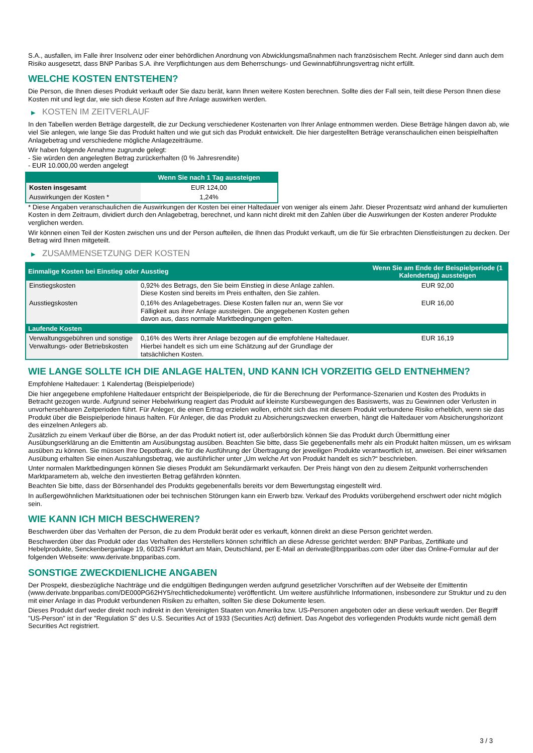S.A., ausfallen, im Falle ihrer Insolvenz oder einer behördlichen Anordnung von Abwicklungsmaßnahmen nach französischem Recht. Anleger sind dann auch dem Risiko ausgesetzt, dass BNP Paribas S.A. ihre Verpflichtungen aus dem Beherrschungs- und Gewinnabführungsvertrag nicht erfüllt.
WELCHE KOSTEN ENTSTEHEN?
Die Person, die Ihnen dieses Produkt verkauft oder Sie dazu berät, kann Ihnen weitere Kosten berechnen. Sollte dies der Fall sein, teilt diese Person Ihnen diese Kosten mit und legt dar, wie sich diese Kosten auf Ihre Anlage auswirken werden.
▶ KOSTEN IM ZEITVERLAUF
In den Tabellen werden Beträge dargestellt, die zur Deckung verschiedener Kostenarten von Ihrer Anlage entnommen werden. Diese Beträge hängen davon ab, wie viel Sie anlegen, wie lange Sie das Produkt halten und wie gut sich das Produkt entwickelt. Die hier dargestellten Beträge veranschaulichen einen beispielhaften Anlagebetrag und verschiedene mögliche Anlagezeiträume.
Wir haben folgende Annahme zugrunde gelegt:
- Sie würden den angelegten Betrag zurückerhalten (0 % Jahresrendite)
- EUR 10.000,00 werden angelegt
| | Wenn Sie nach 1 Tag aussteigen |
| --- | --- |
| Kosten insgesamt | EUR 124,00 |
| Auswirkungen der Kosten * | 1,24% |
* Diese Angaben veranschaulichen die Auswirkungen der Kosten bei einer Haltedauer von weniger als einem Jahr. Dieser Prozentsatz wird anhand der kumulierten Kosten in dem Zeitraum, dividiert durch den Anlagebetrag, berechnet, und kann nicht direkt mit den Zahlen über die Auswirkungen der Kosten anderer Produkte verglichen werden.
Wir können einen Teil der Kosten zwischen uns und der Person aufteilen, die Ihnen das Produkt verkauft, um die für Sie erbrachten Dienstleistungen zu decken. Der Betrag wird Ihnen mitgeteilt.
▶ ZUSAMMENSETZUNG DER KOSTEN
| Einmalige Kosten bei Einstieg oder Ausstieg | | Wenn Sie am Ende der Beispielperiode (1 Kalendertag) aussteigen |
| --- | --- | --- |
| Einstiegskosten | 0,92% des Betrags, den Sie beim Einstieg in diese Anlage zahlen. Diese Kosten sind bereits im Preis enthalten, den Sie zahlen. | EUR 92,00 |
| Ausstiegskosten | 0,16% des Anlagebetrages. Diese Kosten fallen nur an, wenn Sie vor Fälligkeit aus ihrer Anlage aussteigen. Die angegebenen Kosten gehen davon aus, dass normale Marktbedingungen gelten. | EUR 16,00 |
| Laufende Kosten | | |
| Verwaltungsgebühren und sonstige Verwaltungs- oder Betriebskosten | 0,16% des Werts ihrer Anlage bezogen auf die empfohlene Haltedauer. Hierbei handelt es sich um eine Schätzung auf der Grundlage der tatsächlichen Kosten. | EUR 16,19 |
WIE LANGE SOLLTE ICH DIE ANLAGE HALTEN, UND KANN ICH VORZEITIG GELD ENTNEHMEN?
Empfohlene Haltedauer: 1 Kalendertag (Beispielperiode)
Die hier angegebene empfohlene Haltedauer entspricht der Beispielperiode, die für die Berechnung der Performance-Szenarien und Kosten des Produkts in Betracht gezogen wurde. Aufgrund seiner Hebelwirkung reagiert das Produkt auf kleinste Kursbewegungen des Basiswerts, was zu Gewinnen oder Verlusten in unvorhersehbaren Zeitperioden führt. Für Anleger, die einen Ertrag erzielen wollen, erhöht sich das mit diesem Produkt verbundene Risiko erheblich, wenn sie das Produkt über die Beispielperiode hinaus halten. Für Anleger, die das Produkt zu Absicherungszwecken erwerben, hängt die Haltedauer vom Absicherungshorizont des einzelnen Anlegers ab.
Zusätzlich zu einem Verkauf über die Börse, an der das Produkt notiert ist, oder außerbörslich können Sie das Produkt durch Übermittlung einer Ausübungserklärung an die Emittentin am Ausübungstag ausüben. Beachten Sie bitte, dass Sie gegebenenfalls mehr als ein Produkt halten müssen, um es wirksam ausüben zu können. Sie müssen Ihre Depotbank, die für die Ausführung der Übertragung der jeweiligen Produkte verantwortlich ist, anweisen. Bei einer wirksamen Ausübung erhalten Sie einen Auszahlungsbetrag, wie ausführlicher unter „Um welche Art von Produkt handelt es sich?“ beschrieben.
Unter normalen Marktbedingungen können Sie dieses Produkt am Sekundärmarkt verkaufen. Der Preis hängt von den zu diesem Zeitpunkt vorherrschenden Marktparametern ab, welche den investierten Betrag gefährden könnten.
Beachten Sie bitte, dass der Börsenhandel des Produkts gegebenenfalls bereits vor dem Bewertungstag eingestellt wird.
In außergewöhnlichen Marktsituationen oder bei technischen Störungen kann ein Erwerb bzw. Verkauf des Produkts vorübergehend erschwert oder nicht möglich sein.
WIE KANN ICH MICH BESCHWEREN?
Beschwerden über das Verhalten der Person, die zu dem Produkt berät oder es verkauft, können direkt an diese Person gerichtet werden.
Beschwerden über das Produkt oder das Verhalten des Herstellers können schriftlich an diese Adresse gerichtet werden: BNP Paribas, Zertifikate und Hebelprodukte, Senckenberganlage 19, 60325 Frankfurt am Main, Deutschland, per E-Mail an derivate@bnpparibas.com oder über das Online-Formular auf der folgenden Webseite: www.derivate.bnpparibas.com.
SONSTIGE ZWECKDIENLICHE ANGABEN
Der Prospekt, diesbezügliche Nachträge und die endgültigen Bedingungen werden aufgrund gesetzlicher Vorschriften auf der Webseite der Emittentin (www.derivate.bnpparibas.com/DE000PG62HY5/rechtlichedokumente) veröffentlicht. Um weitere ausführliche Informationen, insbesondere zur Struktur und zu den mit einer Anlage in das Produkt verbundenen Risiken zu erhalten, sollten Sie diese Dokumente lesen.
Dieses Produkt darf weder direkt noch indirekt in den Vereinigten Staaten von Amerika bzw. US-Personen angeboten oder an diese verkauft werden. Der Begriff "US-Person" ist in der "Regulation S" des U.S. Securities Act of 1933 (Securities Act) definiert. Das Angebot des vorliegenden Produkts wurde nicht gemäß dem Securities Act registriert.
3 / 3